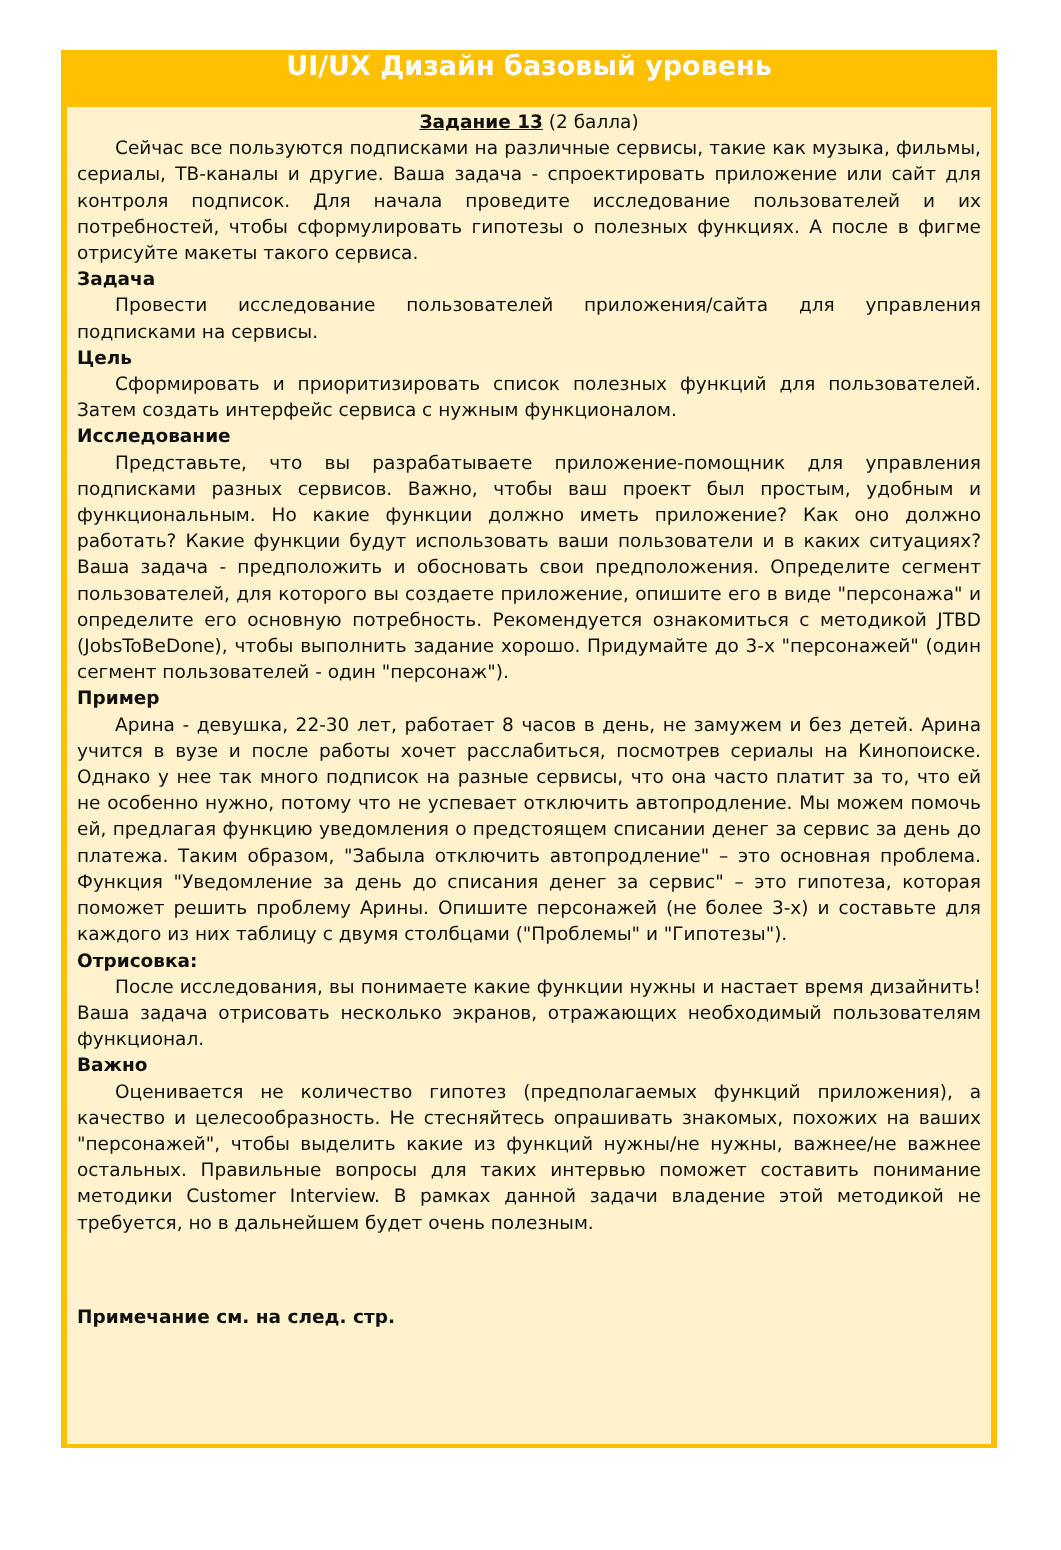UI/UX Дизайн базовый уровень
Задание 13 (2 балла)
Сейчас все пользуются подписками на различные сервисы, такие как музыка, фильмы, сериалы, ТВ-каналы и другие. Ваша задача - спроектировать приложение или сайт для контроля подписок. Для начала проведите исследование пользователей и их потребностей, чтобы сформулировать гипотезы о полезных функциях. А после в фигме отрисуйте макеты такого сервиса.
Задача
Провести исследование пользователей приложения/сайта для управления подписками на сервисы.
Цель
Сформировать и приоритизировать список полезных функций для пользователей. Затем создать интерфейс сервиса с нужным функционалом.
Исследование
Представьте, что вы разрабатываете приложение-помощник для управления подписками разных сервисов. Важно, чтобы ваш проект был простым, удобным и функциональным. Но какие функции должно иметь приложение? Как оно должно работать? Какие функции будут использовать ваши пользователи и в каких ситуациях? Ваша задача - предположить и обосновать свои предположения. Определите сегмент пользователей, для которого вы создаете приложение, опишите его в виде "персонажа" и определите его основную потребность. Рекомендуется ознакомиться с методикой JTBD (JobsToBeDone), чтобы выполнить задание хорошо. Придумайте до 3-х "персонажей" (один сегмент пользователей - один "персонаж").
Пример
Арина - девушка, 22-30 лет, работает 8 часов в день, не замужем и без детей. Арина учится в вузе и после работы хочет расслабиться, посмотрев сериалы на Кинопоиске. Однако у нее так много подписок на разные сервисы, что она часто платит за то, что ей не особенно нужно, потому что не успевает отключить автопродление. Мы можем помочь ей, предлагая функцию уведомления о предстоящем списании денег за сервис за день до платежа. Таким образом, "Забыла отключить автопродление" – это основная проблема. Функция "Уведомление за день до списания денег за сервис" – это гипотеза, которая поможет решить проблему Арины. Опишите персонажей (не более 3-х) и составьте для каждого из них таблицу с двумя столбцами ("Проблемы" и "Гипотезы").
Отрисовка:
После исследования, вы понимаете какие функции нужны и настает время дизайнить! Ваша задача отрисовать несколько экранов, отражающих необходимый пользователям функционал.
Важно
Оценивается не количество гипотез (предполагаемых функций приложения), а качество и целесообразность. Не стесняйтесь опрашивать знакомых, похожих на ваших "персонажей", чтобы выделить какие из функций нужны/не нужны, важнее/не важнее остальных. Правильные вопросы для таких интервью поможет составить понимание методики Customer Interview. В рамках данной задачи владение этой методикой не требуется, но в дальнейшем будет очень полезным.
Примечание см. на след. стр.